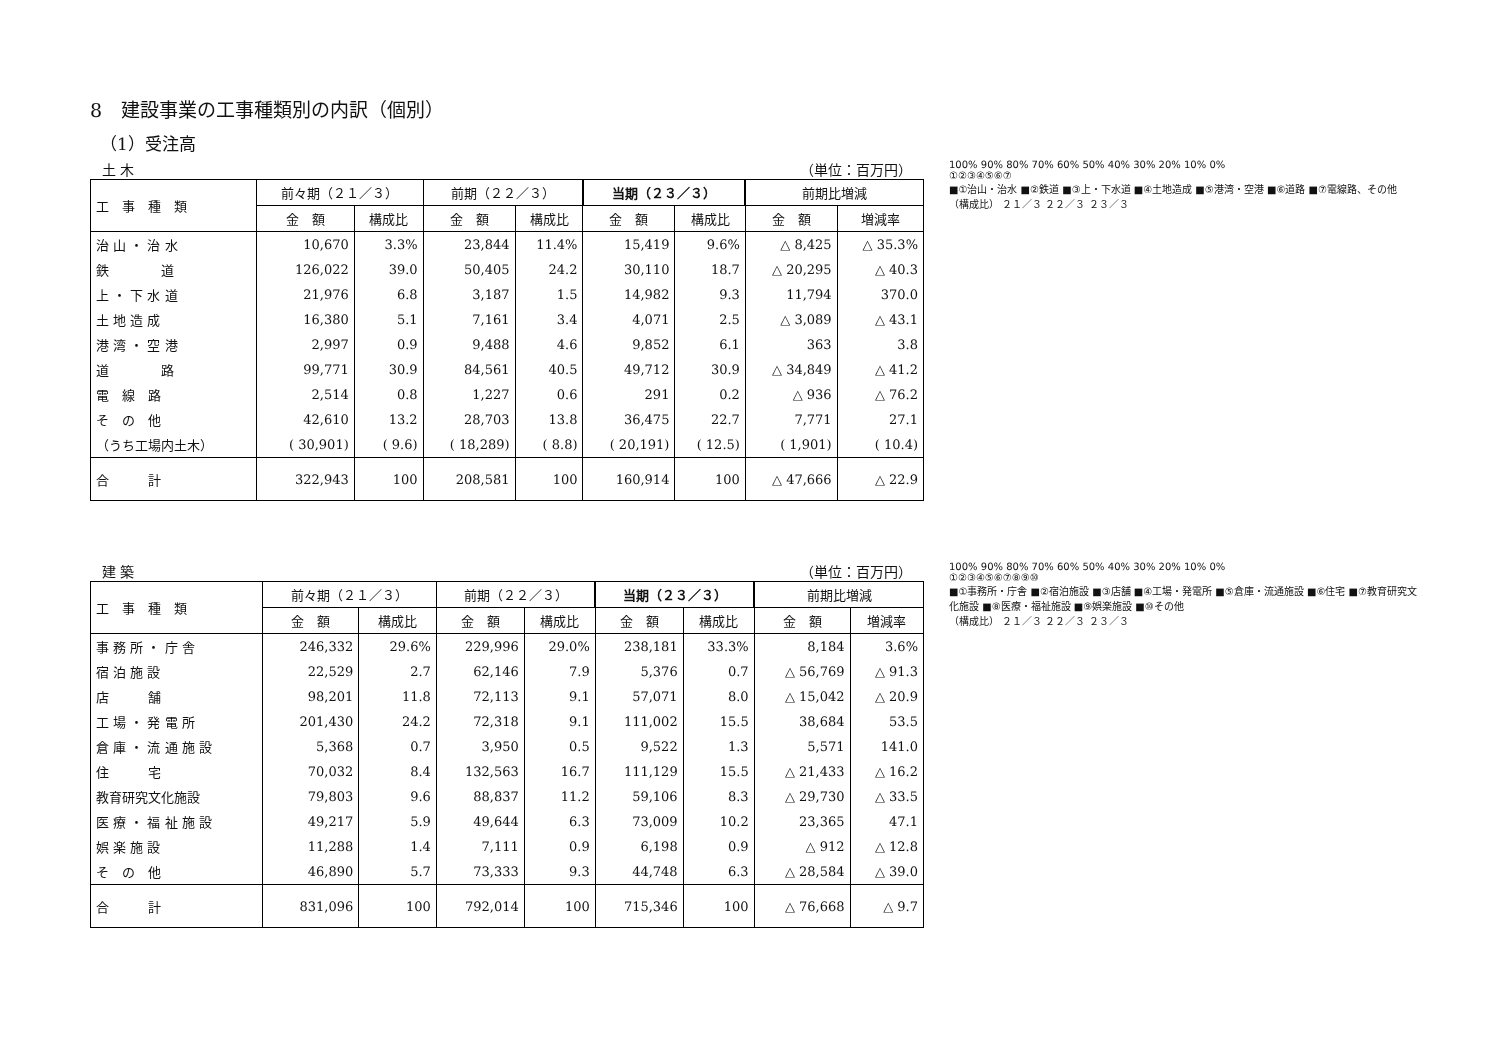8　建設事業の工事種類別の内訳（個別）
（1）受注高
土 木 （単位：百万円）
| 工 事 種 類 | 前々期（２１／３） | | 前期（２２／３） | | 当期（２３／３） | | 前期比増減 | |
| --- | --- | --- | --- | --- | --- | --- | --- | --- |
| | 金 額 | 構成比 | 金 額 | 構成比 | 金 額 | 構成比 | 金 額 | 増減率 |
| 治 山 ・ 治 水 | 10,670 | 3.3% | 23,844 | 11.4% | 15,419 | 9.6% | △ 8,425 | △ 35.3% |
| 鉄 道 | 126,022 | 39.0 | 50,405 | 24.2 | 30,110 | 18.7 | △ 20,295 | △ 40.3 |
| 上 ・ 下 水 道 | 21,976 | 6.8 | 3,187 | 1.5 | 14,982 | 9.3 | 11,794 | 370.0 |
| 土 地 造 成 | 16,380 | 5.1 | 7,161 | 3.4 | 4,071 | 2.5 | △ 3,089 | △ 43.1 |
| 港 湾 ・ 空 港 | 2,997 | 0.9 | 9,488 | 4.6 | 9,852 | 6.1 | 363 | 3.8 |
| 道 路 | 99,771 | 30.9 | 84,561 | 40.5 | 49,712 | 30.9 | △ 34,849 | △ 41.2 |
| 電 線 路 | 2,514 | 0.8 | 1,227 | 0.6 | 291 | 0.2 | △ 936 | △ 76.2 |
| そ の 他 | 42,610 | 13.2 | 28,703 | 13.8 | 36,475 | 22.7 | 7,771 | 27.1 |
| （うち工場内土木） | ( 30,901) | ( 9.6) | ( 18,289) | ( 8.8) | ( 20,191) | ( 12.5) | ( 1,901) | ( 10.4) |
| 合 計 | 322,943 | 100 | 208,581 | 100 | 160,914 | 100 | △ 47,666 | △ 22.9 |
100% 90% 80% 70% 60% 50% 40% 30% 20% 10% 0%
①②③④⑤⑥⑦
■①治山・治水 ■②鉄道 ■③上・下水道 ■④土地造成 ■⑤港湾・空港 ■⑥道路 ■⑦電線路、その他
（構成比） ２１／３ ２２／３ ２３／３
建 築 （単位：百万円）
| 工 事 種 類 | 前々期（２１／３） | | 前期（２２／３） | | 当期（２３／３） | | 前期比増減 | |
| --- | --- | --- | --- | --- | --- | --- | --- | --- |
| | 金 額 | 構成比 | 金 額 | 構成比 | 金 額 | 構成比 | 金 額 | 増減率 |
| 事 務 所 ・ 庁 舎 | 246,332 | 29.6% | 229,996 | 29.0% | 238,181 | 33.3% | 8,184 | 3.6% |
| 宿 泊 施 設 | 22,529 | 2.7 | 62,146 | 7.9 | 5,376 | 0.7 | △ 56,769 | △ 91.3 |
| 店 舗 | 98,201 | 11.8 | 72,113 | 9.1 | 57,071 | 8.0 | △ 15,042 | △ 20.9 |
| 工 場 ・ 発 電 所 | 201,430 | 24.2 | 72,318 | 9.1 | 111,002 | 15.5 | 38,684 | 53.5 |
| 倉 庫 ・ 流 通 施 設 | 5,368 | 0.7 | 3,950 | 0.5 | 9,522 | 1.3 | 5,571 | 141.0 |
| 住 宅 | 70,032 | 8.4 | 132,563 | 16.7 | 111,129 | 15.5 | △ 21,433 | △ 16.2 |
| 教育研究文化施設 | 79,803 | 9.6 | 88,837 | 11.2 | 59,106 | 8.3 | △ 29,730 | △ 33.5 |
| 医 療 ・ 福 祉 施 設 | 49,217 | 5.9 | 49,644 | 6.3 | 73,009 | 10.2 | 23,365 | 47.1 |
| 娯 楽 施 設 | 11,288 | 1.4 | 7,111 | 0.9 | 6,198 | 0.9 | △ 912 | △ 12.8 |
| そ の 他 | 46,890 | 5.7 | 73,333 | 9.3 | 44,748 | 6.3 | △ 28,584 | △ 39.0 |
| 合 計 | 831,096 | 100 | 792,014 | 100 | 715,346 | 100 | △ 76,668 | △ 9.7 |
100% 90% 80% 70% 60% 50% 40% 30% 20% 10% 0%
①②③④⑤⑥⑦⑧⑨⑩
■①事務所・庁舎 ■②宿泊施設 ■③店舗 ■④工場・発電所 ■⑤倉庫・流通施設 ■⑥住宅 ■⑦教育研究文化施設 ■⑧医療・福祉施設 ■⑨娯楽施設 ■⑩その他
（構成比） ２１／３ ２２／３ ２３／３